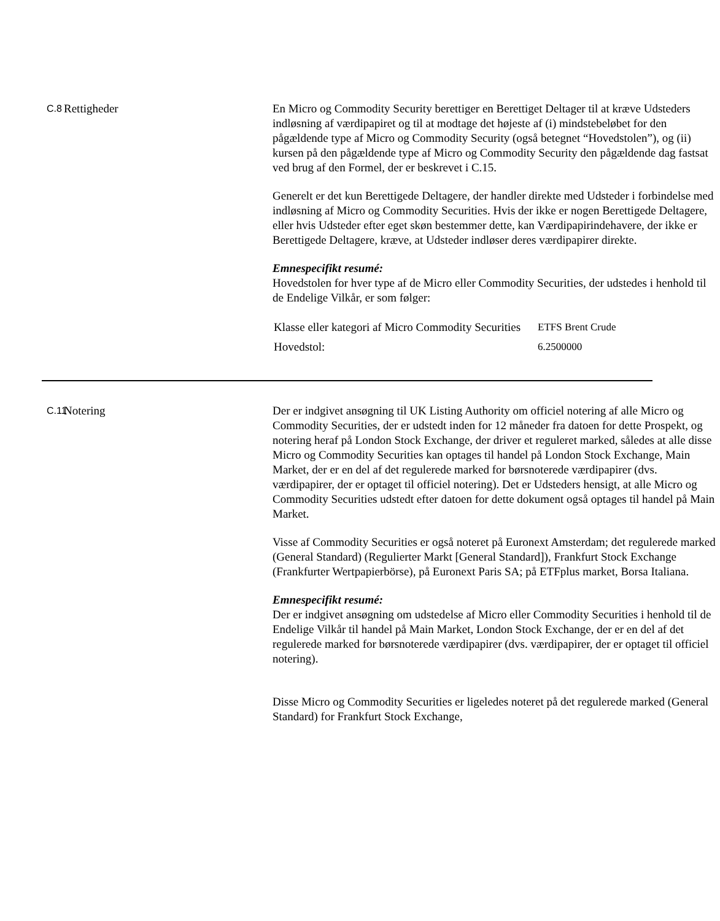C.8
Rettigheder En Micro og Commodity Security berettiger en Berettiget Deltager til at kræve Udsteders indløsning af værdipapiret og til at modtage det højeste af (i) mindstebeløbet for den pågældende type af Micro og Commodity Security (også betegnet “Hovedstolen”), og (ii) kursen på den pågældende type af Micro og Commodity Security den pågældende dag fastsat ved brug af den Formel, der er beskrevet i C.15.
Generelt er det kun Berettigede Deltagere, der handler direkte med Udsteder i forbindelse med indløsning af Micro og Commodity Securities. Hvis der ikke er nogen Berettigede Deltagere, eller hvis Udsteder efter eget skøn bestemmer dette, kan Værdipapirindehavere, der ikke er Berettigede Deltagere, kræve, at Udsteder indløser deres værdipapirer direkte.
Emnespecifikt resumé:
Hovedstolen for hver type af de Micro eller Commodity Securities, der udstedes i henhold til de Endelige Vilkår, er som følger:
| Klasse eller kategori af Micro Commodity Securities | ETFS Brent Crude |
| Hovedstol: | 6.2500000 |
C.11
Notering Der er indgivet ansøgning til UK Listing Authority om officiel notering af alle Micro og Commodity Securities, der er udstedt inden for 12 måneder fra datoen for dette Prospekt, og notering heraf på London Stock Exchange, der driver et reguleret marked, således at alle disse Micro og Commodity Securities kan optages til handel på London Stock Exchange, Main Market, der er en del af det regulerede marked for børsnoterede værdipapirer (dvs. værdipapirer, der er optaget til officiel notering). Det er Udsteders hensigt, at alle Micro og Commodity Securities udstedt efter datoen for dette dokument også optages til handel på Main Market.
Visse af Commodity Securities er også noteret på Euronext Amsterdam; det regulerede marked (General Standard) (Regulierter Markt [General Standard]), Frankfurt Stock Exchange (Frankfurter Wertpapierbörse), på Euronext Paris SA; på ETFplus market, Borsa Italiana.
Emnespecifikt resumé:
Der er indgivet ansøgning om udstedelse af Micro eller Commodity Securities i henhold til de Endelige Vilkår til handel på Main Market, London Stock Exchange, der er en del af det regulerede marked for børsnoterede værdipapirer (dvs. værdipapirer, der er optaget til officiel notering).
Disse Micro og Commodity Securities er ligeledes noteret på det regulerede marked (General Standard) for Frankfurt Stock Exchange,